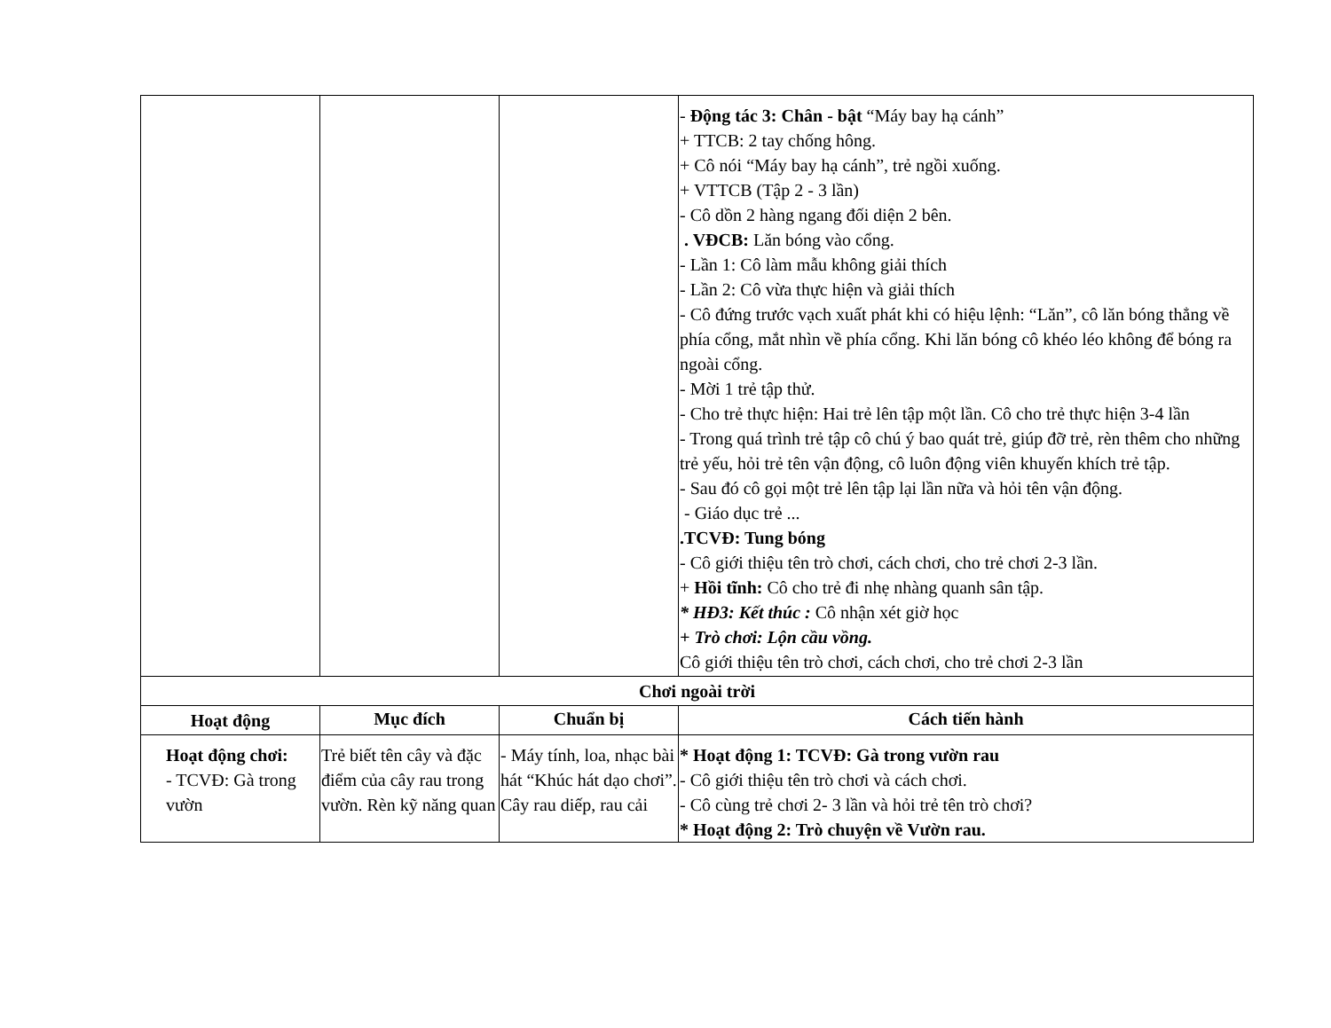| | | | - Động tác 3: Chân - bật “Máy bay hạ cánh” + TTCB: 2 tay chống hông. + Cô nói “Máy bay hạ cánh”, trẻ ngồi xuống. + VTTCB (Tập 2 - 3 lần) - Cô dồn 2 hàng ngang đối diện 2 bên. . VĐCB: Lăn bóng vào cổng. - Lần 1: Cô làm mẫu không giải thích - Lần 2: Cô vừa thực hiện và giải thích - Cô đứng trước vạch xuất phát khi có hiệu lệnh: “Lăn”, cô lăn bóng thẳng về phía cổng, mắt nhìn về phía cổng. Khi lăn bóng cô khéo léo không để bóng ra ngoài cổng. - Mời 1 trẻ tập thử. - Cho trẻ thực hiện: Hai trẻ lên tập một lần. Cô cho trẻ thực hiện 3-4 lần - Trong quá trình trẻ tập cô chú ý bao quát trẻ, giúp đỡ trẻ, rèn thêm cho những trẻ yếu, hỏi trẻ tên vận động, cô luôn động viên khuyến khích trẻ tập. - Sau đó cô gọi một trẻ lên tập lại lần nữa và hỏi tên vận động. - Giáo dục trẻ ... .TCVĐ: Tung bóng - Cô giới thiệu tên trò chơi, cách chơi, cho trẻ chơi 2-3 lần. + Hồi tĩnh: Cô cho trẻ đi nhẹ nhàng quanh sân tập. * HĐ3: Kết thúc : Cô nhận xét giờ học + Trò chơi: Lộn cầu vồng. Cô giới thiệu tên trò chơi, cách chơi, cho trẻ chơi 2-3 lần |
| Chơi ngoài trời | | | |
| Hoạt động | Mục đích | Chuẩn bị | Cách tiến hành |
| Hoạt động chơi: - TCVĐ: Gà trong vườn | Trẻ biết tên cây và đặc điểm của cây rau trong vườn. Rèn kỹ năng quan | - Máy tính, loa, nhạc bài hát “Khúc hát dạo chơi”. Cây rau diếp, rau cải | * Hoạt động 1: TCVĐ: Gà trong vườn rau - Cô giới thiệu tên trò chơi và cách chơi. - Cô cùng trẻ chơi 2- 3 lần và hỏi trẻ tên trò chơi? * Hoạt động 2: Trò chuyện về Vườn rau. |